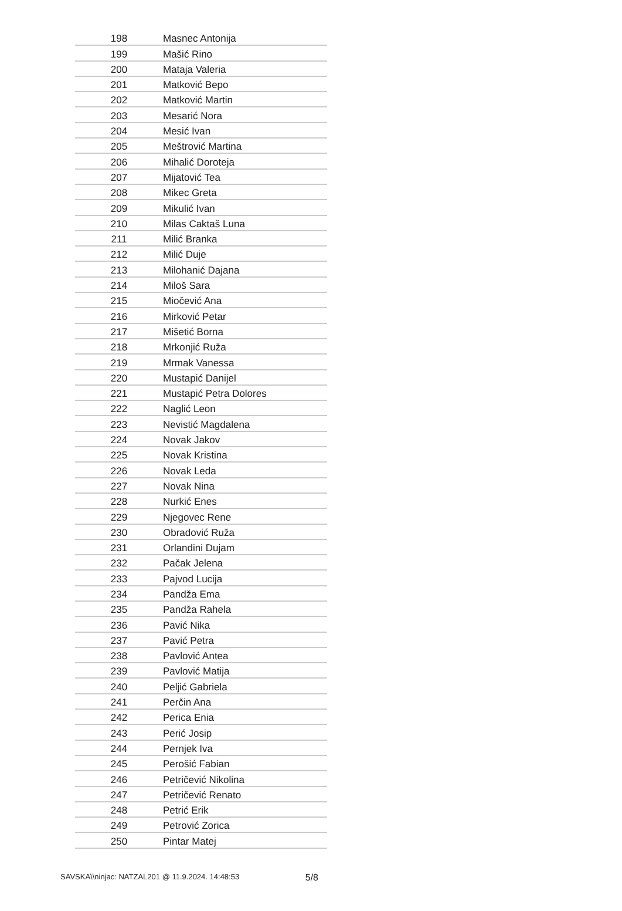| 198 | Masnec Antonija |
| 199 | Mašić Rino |
| 200 | Mataja Valeria |
| 201 | Matković Bepo |
| 202 | Matković Martin |
| 203 | Mesarić Nora |
| 204 | Mesić Ivan |
| 205 | Meštrović Martina |
| 206 | Mihalić Doroteja |
| 207 | Mijatović Tea |
| 208 | Mikec Greta |
| 209 | Mikulić Ivan |
| 210 | Milas Caktaš Luna |
| 211 | Milić Branka |
| 212 | Milić Duje |
| 213 | Milohanić Dajana |
| 214 | Miloš Sara |
| 215 | Miočević Ana |
| 216 | Mirković Petar |
| 217 | Mišetić Borna |
| 218 | Mrkonjić Ruža |
| 219 | Mrmak Vanessa |
| 220 | Mustapić Danijel |
| 221 | Mustapić Petra Dolores |
| 222 | Naglić Leon |
| 223 | Nevistić Magdalena |
| 224 | Novak Jakov |
| 225 | Novak Kristina |
| 226 | Novak Leda |
| 227 | Novak Nina |
| 228 | Nurkić Enes |
| 229 | Njegovec Rene |
| 230 | Obradović Ruža |
| 231 | Orlandini Dujam |
| 232 | Pačak Jelena |
| 233 | Pajvod Lucija |
| 234 | Pandža Ema |
| 235 | Pandža Rahela |
| 236 | Pavić Nika |
| 237 | Pavić Petra |
| 238 | Pavlović Antea |
| 239 | Pavlović Matija |
| 240 | Peljić Gabriela |
| 241 | Perčin Ana |
| 242 | Perica Enia |
| 243 | Perić Josip |
| 244 | Pernjek Iva |
| 245 | Perošić Fabian |
| 246 | Petričević Nikolina |
| 247 | Petričević Renato |
| 248 | Petrić Erik |
| 249 | Petrović Zorica |
| 250 | Pintar Matej |
SAVSKA\\ninjac: NATZAL201 @ 11.9.2024. 14:48:53 5/8